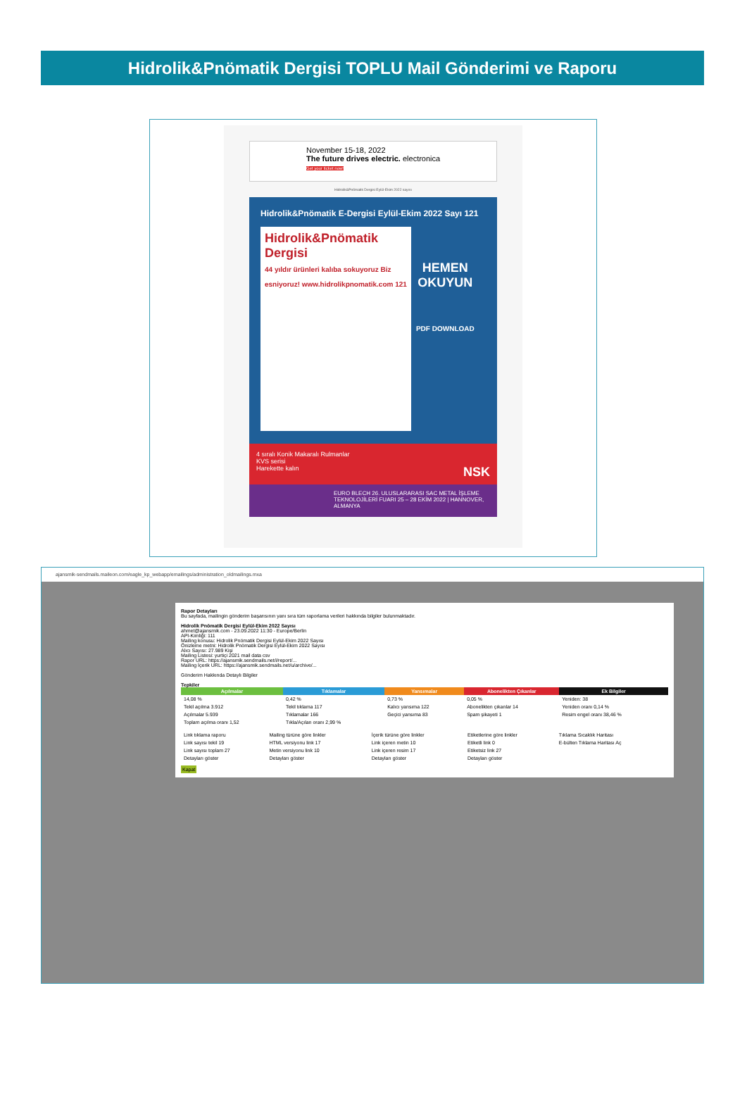Hidrolik&Pnömatik Dergisi TOPLU Mail Gönderimi ve Raporu
November 15-18, 2022
The future drives electric. electronica
Get your ticket now!
Hidrolik&Pnömatik Dergisi Eylül-Ekim 2022 sayısı
Hidrolik&Pnömatik E-Dergisi Eylül-Ekim 2022 Sayı 121
Hidrolik&Pnömatik Dergisi
44 yıldır ürünleri kalıba sokuyoruz Biz esniyoruz! www.hidrolikpnomatik.com 121
HEMEN OKUYUN
PDF DOWNLOAD
4 sıralı Konik Makaralı Rulmanlar
KVS serisi
Harekette kalın NSK
EURO BLECH 26. ULUSLARARASI SAC METAL İŞLEME TEKNOLOJİLERİ FUARI 25 – 28 EKİM 2022 | HANNOVER, ALMANYA
ajansmik-sendmails.maileon.com/eagle_kp_webapp/emailings/administration_oldmailings.mxa
Rapor Detayları
Bu sayfada, mailingin gönderim başarısının yanı sıra tüm raporlama verileri hakkında bilgiler bulunmaktadır.
Hidrolik Pnömatik Dergisi Eylül-Ekim 2022 Sayısı
ahmet@ajansmik.com - 23.09.2022 11:30 - Europe/Berlin
API-Kimliği: 111
Mailing konusu: Hidrolik Pnömatik Dergisi Eylül-Ekim 2022 Sayısı
Önizleme metni: Hidrolik Pnömatik Dergisi Eylül-Ekim 2022 Sayısı
Alıcı Sayısı: 27.989 Kişi
Mailing Listesi: yurtiçi 2021 mail data csv
Rapor URL: https://ajansmik.sendmails.net/i/report/...
Mailing İçerik URL: https://ajansmik.sendmails.net/u/archive/...
Gönderim Hakkında Detaylı Bilgiler
Tepkiler
| Açılmalar | Tıklamalar | Yansımalar | Abonelikten Çıkanlar | Ek Bilgiler |
| --- | --- | --- | --- | --- |
| 14,08 % | 0,42 % | 0,73 % | 0,05 % | Yeniden: 38 |
| Tekil açılma 3.912 | Tekil tıklama 117 | Kalıcı yansıma 122 | Abonelikten çıkanlar 14 | Yeniden oranı 0,14 % |
| Açılmalar 5.939 | Tıklamalar 166 | Geçici yansıma 83 | Spam şikayeti 1 | Resim engel oranı 38,46 % |
| Toplam açılma oranı 1,52 | Tıkla/Açılan oranı 2,99 % | | | |
| Link tıklama raporu | Mailing türüne göre linkler | İçerik türüne göre linkler | Etiketlerine göre linkler | Tıklama Sıcaklık Haritası |
| Link sayısı tekil 19 | HTML versiyonu link 17 | Link içeren metin 10 | Etiketli link 0 | E-bülten Tıklama Haritası Aç |
| Link sayısı toplam 27 | Metin versiyonu link 10 | Link içeren resim 17 | Etiketsiz link 27 | |
| Detayları göster | Detayları göster | Detayları göster | Detayları göster | |
Kapat